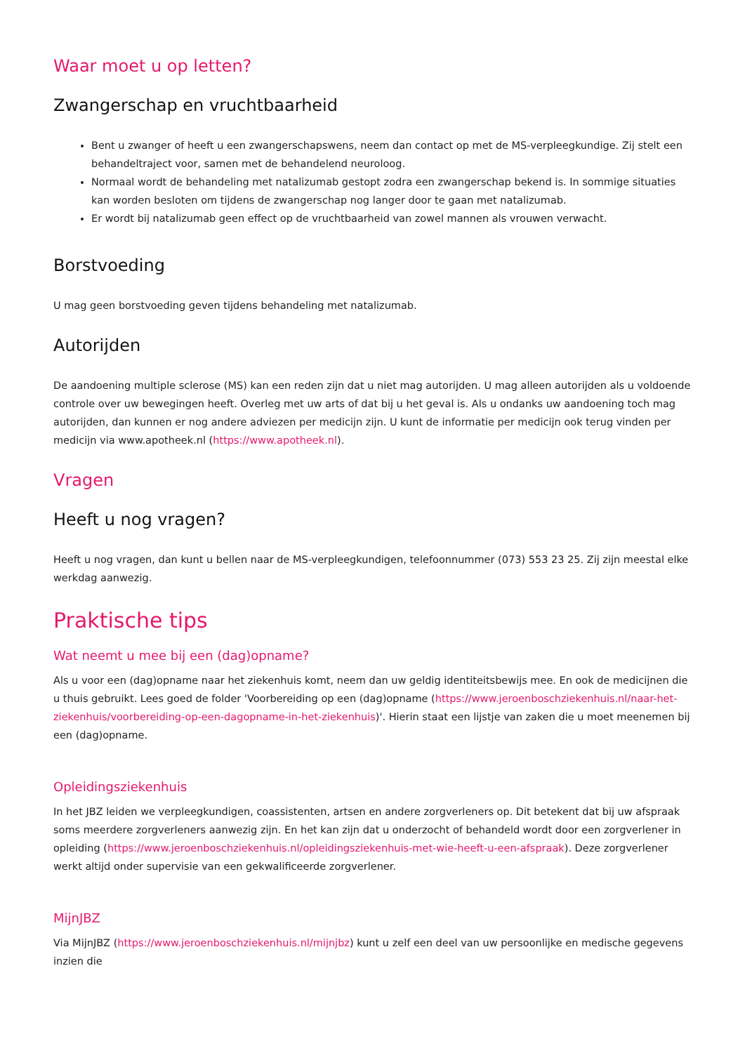Waar moet u op letten?
Zwangerschap en vruchtbaarheid
Bent u zwanger of heeft u een zwangerschapswens, neem dan contact op met de MS-verpleegkundige. Zij stelt een behandeltraject voor, samen met de behandelend neuroloog.
Normaal wordt de behandeling met natalizumab gestopt zodra een zwangerschap bekend is. In sommige situaties kan worden besloten om tijdens de zwangerschap nog langer door te gaan met natalizumab.
Er wordt bij natalizumab geen effect op de vruchtbaarheid van zowel mannen als vrouwen verwacht.
Borstvoeding
U mag geen borstvoeding geven tijdens behandeling met natalizumab.
Autorijden
De aandoening multiple sclerose (MS) kan een reden zijn dat u niet mag autorijden. U mag alleen autorijden als u voldoende controle over uw bewegingen heeft. Overleg met uw arts of dat bij u het geval is. Als u ondanks uw aandoening toch mag autorijden, dan kunnen er nog andere adviezen per medicijn zijn. U kunt de informatie per medicijn ook terug vinden per medicijn via www.apotheek.nl (https://www.apotheek.nl).
Vragen
Heeft u nog vragen?
Heeft u nog vragen, dan kunt u bellen naar de MS-verpleegkundigen, telefoonnummer (073) 553 23 25. Zij zijn meestal elke werkdag aanwezig.
Praktische tips
Wat neemt u mee bij een (dag)opname?
Als u voor een (dag)opname naar het ziekenhuis komt, neem dan uw geldig identiteitsbewijs mee. En ook de medicijnen die u thuis gebruikt. Lees goed de folder 'Voorbereiding op een (dag)opname (https://www.jeroenboschziekenhuis.nl/naar-het-ziekenhuis/voorbereiding-op-een-dagopname-in-het-ziekenhuis)'. Hierin staat een lijstje van zaken die u moet meenemen bij een (dag)opname.
Opleidingsziekenhuis
In het JBZ leiden we verpleegkundigen, coassistenten, artsen en andere zorgverleners op. Dit betekent dat bij uw afspraak soms meerdere zorgverleners aanwezig zijn. En het kan zijn dat u onderzocht of behandeld wordt door een zorgverlener in opleiding (https://www.jeroenboschziekenhuis.nl/opleidingsziekenhuis-met-wie-heeft-u-een-afspraak). Deze zorgverlener werkt altijd onder supervisie van een gekwalificeerde zorgverlener.
MijnJBZ
Via MijnJBZ (https://www.jeroenboschziekenhuis.nl/mijnjbz) kunt u zelf een deel van uw persoonlijke en medische gegevens inzien die